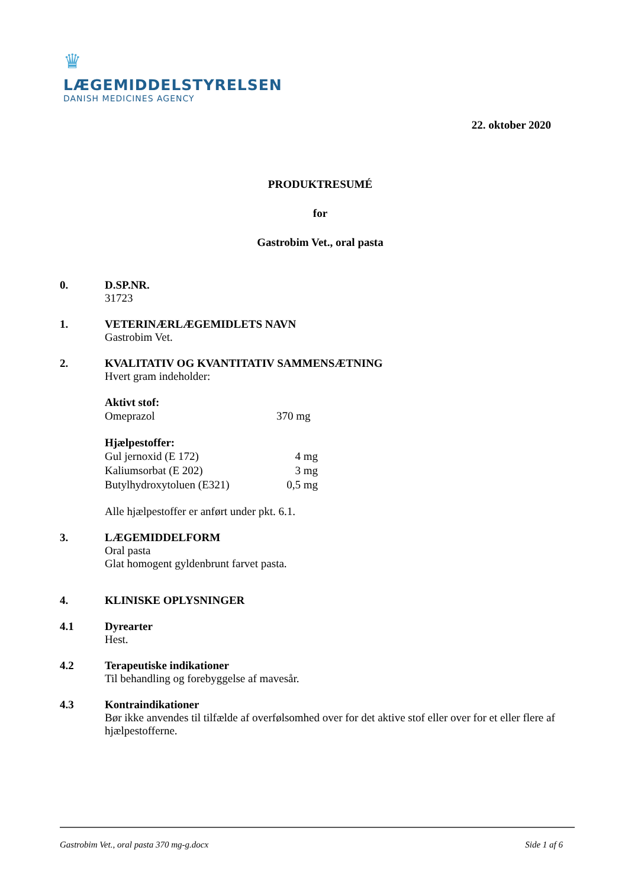♛
LÆGEMIDDELSTYRELSEN
DANISH MEDICINES AGENCY
22. oktober 2020
PRODUKTRESUMÉ
for
Gastrobim Vet., oral pasta
0. D.SP.NR.
31723
1. VETERINÆRLÆGEMIDLETS NAVN
Gastrobim Vet.
2. KVALITATIV OG KVANTITATIV SAMMENSÆTNING
Hvert gram indeholder:
Aktivt stof:
| Omeprazol | 370 mg |
Hjælpestoffer:
| Gul jernoxid (E 172) | 4 mg |
| Kaliumsorbat (E 202) | 3 mg |
| Butylhydroxytoluen (E321) | 0,5 mg |
Alle hjælpestoffer er anført under pkt. 6.1.
3. LÆGEMIDDELFORM
Oral pasta
Glat homogent gyldenbrunt farvet pasta.
4. KLINISKE OPLYSNINGER
4.1 Dyrearter
Hest.
4.2 Terapeutiske indikationer
Til behandling og forebyggelse af mavesår.
4.3 Kontraindikationer
Bør ikke anvendes til tilfælde af overfølsomhed over for det aktive stof eller over for et eller flere af hjælpestofferne.
Gastrobim Vet., oral pasta 370 mg-g.docx Side 1 af 6